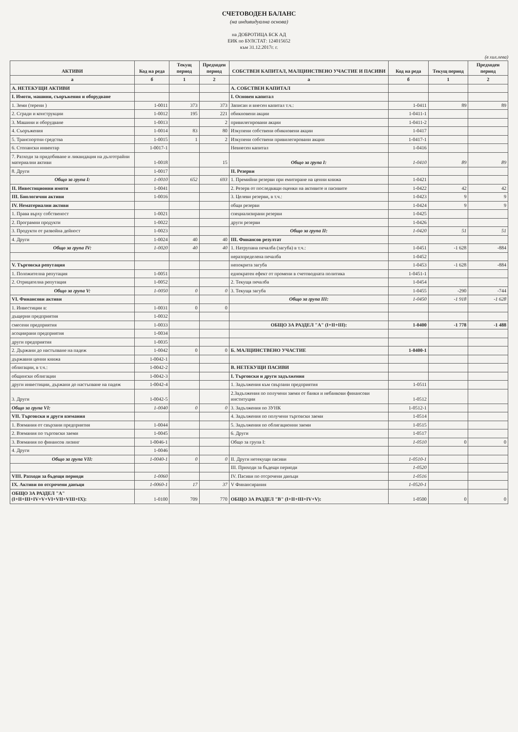СЧЕТОВОДЕН БАЛАНС
(на индивидуална основа)
на ДОБРОТИЦА БСК АД
ЕИК по БУЛСТАТ: 124015652
към 31.12.2017г. г.
(в хил.лева)
| АКТИВИ | Код на реда | Текущ период | Предходен период | СОБСТВЕН КАПИТАЛ, МАЛЦИНСТВЕНО УЧАСТИЕ И ПАСИВИ | Код на реда | Текущ период | Предходен период |
| --- | --- | --- | --- | --- | --- | --- | --- |
| а | б | 1 | 2 | а | б | 1 | 2 |
| А. НЕТЕКУЩИ АКТИВИ | | | | А. СОБСТВЕН КАПИТАЛ | | | |
| I. Имоти, машини, съоръжения и оборудване | | | | I. Основен капитал | | | |
| 1. Земи (терени ) | 1-0011 | 373 | 373 | Записан и внесен капитал т.ч.: | 1-0411 | 89 | 89 |
| 2. Сгради и конструкции | 1-0012 | 195 | 221 | обикновени акции | 1-0411-1 | | |
| 3. Машини и оборудване | 1-0013 | | 2 | привилегировани акции | 1-0411-2 | | |
| 4. Съоръжения | 1-0014 | 83 | 80 | Изкупени собствени обикновени акции | 1-0417 | | |
| 5. Транспортни средства | 1-0015 | 1 | 2 | Изкупени собствени привилегировани акции | 1-0417-1 | | |
| 6. Стопански инвентар | 1-0017-1 | | | Невнесен капитал | 1-0416 | | |
| 7. Разходи за придобиване и ликвидация на дълготрайни материални активи | 1-0018 | | 15 | Общо за група I: | 1-0410 | 89 | 89 |
| 8. Други | 1-0017 | | | II. Резерви | | | |
| Общо за група I: | 1-0010 | 652 | 693 | 1. Премийни резерви при емитиране на ценни книжа | 1-0421 | | |
| II. Инвестиционни имоти | 1-0041 | | | 2. Резерв от последващи оценки на активите и пасивите | 1-0422 | 42 | 42 |
| III. Биологични активи | 1-0016 | | | 3. Целеви резерви, в т.ч.: | 1-0423 | 9 | 9 |
| IV. Нематериални активи | | | | общи резерви | 1-0424 | 9 | 9 |
| 1. Права върху собственост | 1-0021 | | | специализирани резерви | 1-0425 | | |
| 2. Програмни продукти | 1-0022 | | | други резерви | 1-0426 | | |
| 3. Продукти от развойна дейност | 1-0023 | | | Общо за група II: | 1-0420 | 51 | 51 |
| 4. Други | 1-0024 | 40 | 40 | III. Финансов резултат | | | |
| Общо за група IV: | 1-0020 | 40 | 40 | 1. Натрупана печалба (загуба) в т.ч.: | 1-0451 | -1 628 | -884 |
| | | | | неразпределена печалба | 1-0452 | | |
| V. Търговска репутация | | | | непокрита загуба | 1-0453 | -1 628 | -884 |
| 1. Положителна репутация | 1-0051 | | | еднократен ефект от промени в счетоводната политика | 1-0451-1 | | |
| 2. Отрицателна репутация | 1-0052 | | | 2. Текуща печалба | 1-0454 | | |
| Общо за група V: | 1-0050 | 0 | 0 | 3. Текуща загуба | 1-0455 | -290 | -744 |
| VI. Финансови активи | | | | Общо за група III: | 1-0450 | -1 918 | -1 628 |
| 1. Инвестиции в: | 1-0031 | 0 | 0 | | | | |
| дъщерни предприятия | 1-0032 | | | | | | |
| смесени предприятия | 1-0033 | | | ОБЩО ЗА РАЗДЕЛ "А" (I+II+III): | 1-0400 | -1 778 | -1 488 |
| асоциирани предприятия | 1-0034 | | | | | | |
| други предприятия | 1-0035 | | | | | | |
| 2. Държани до настъпване на падеж | 1-0042 | 0 | 0 | Б. МАЛЦИНСТВЕНО УЧАСТИЕ | 1-0400-1 | | |
| държавни ценни книжа | 1-0042-1 | | | | | | |
| облигации, в т.ч.: | 1-0042-2 | | | В. НЕТЕКУЩИ ПАСИВИ | | | |
| общински облигации | 1-0042-3 | | | I. Търговски и други задължения | | | |
| други инвестиции, държани до настъпване на падеж | 1-0042-4 | | | 1. Задължения към свързани предприятия | 1-0511 | | |
| 3. Други | 1-0042-5 | | | 2.Задължения по получени заеми от банки и небанкови финансови институции | 1-0512 | | |
| Общо за група VI: | 1-0040 | 0 | 0 | 3. Задължения по ЗУНК | 1-0512-1 | | |
| VII. Търговски и други вземания | | | | 4. Задължения по получени търговски заеми | 1-0514 | | |
| 1. Вземания от свързани предприятия | 1-0044 | | | 5. Задължения по облигационни заеми | 1-0515 | | |
| 2. Вземания по търговски заеми | 1-0045 | | | 6. Други | 1-0517 | | |
| 3. Вземания по финансов лизинг | 1-0046-1 | | | Общо за група I: | 1-0510 | 0 | 0 |
| 4. Други | 1-0046 | | | | | | |
| Общо за група VII: | 1-0040-1 | 0 | 0 | II. Други нетекущи пасиви | 1-0510-1 | | |
| | | | | III. Приходи за бъдещи периоди | 1-0520 | | |
| VIII. Разходи за бъдещи периоди | 1-0060 | | | IV. Пасиви по отсрочени данъци | 1-0516 | | |
| IX. Активи по отсрочени данъци | 1-0060-1 | 17 | 37 | V Финансирания | 1-0520-1 | | |
| ОБЩО ЗА РАЗДЕЛ "А" (I+II+III+IV+V+VI+VII+VIII+IX): | 1-0100 | 709 | 770 | ОБЩО ЗА РАЗДЕЛ "В" (I+II+III+IV+V): | 1-0500 | 0 | 0 |